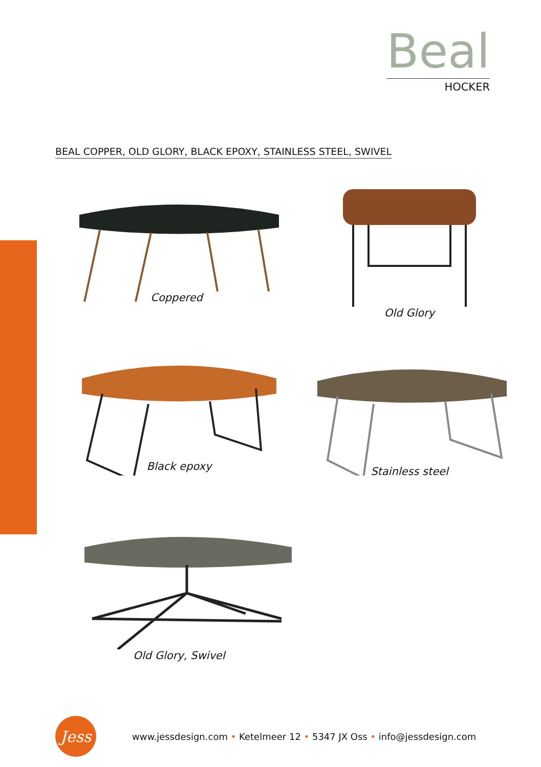Beal
HOCKER
BEAL COPPER, OLD GLORY, BLACK EPOXY, STAINLESS STEEL, SWIVEL
Coppered
Old Glory
Black epoxy
Stainless steel
Old Glory, Swivel
Jess
www.jessdesign.com • Ketelmeer 12 • 5347 JX Oss • info@jessdesign.com